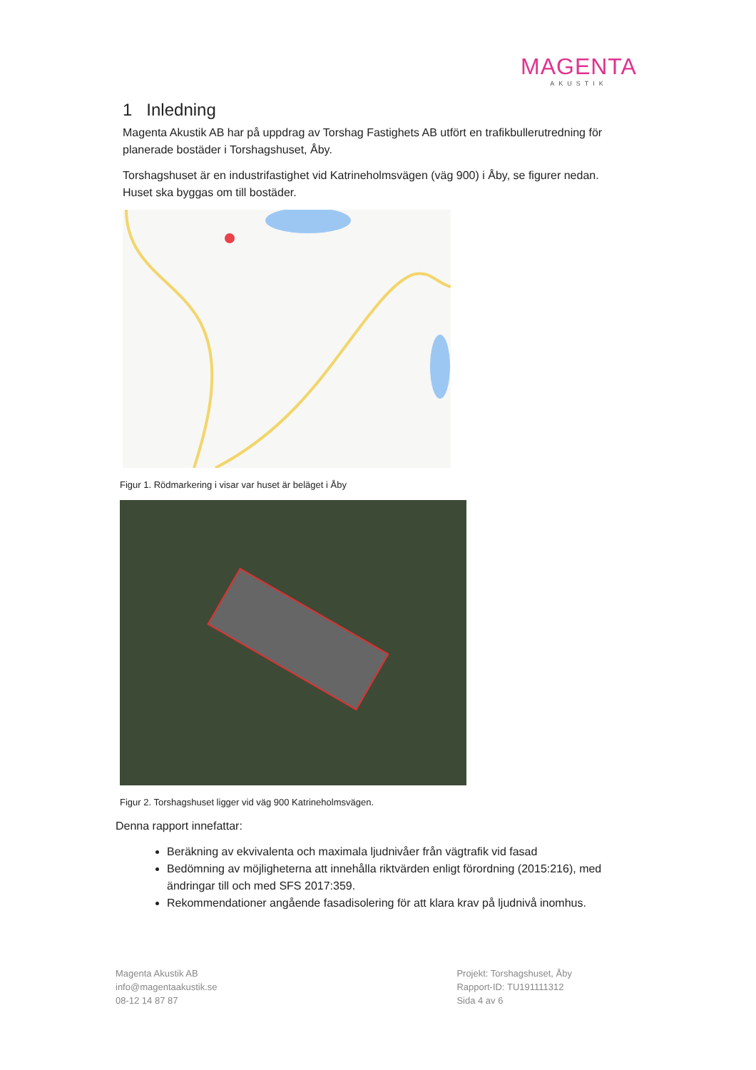MAGENTA
AKUSTIK
1 Inledning
Magenta Akustik AB har på uppdrag av Torshag Fastighets AB utfört en trafikbullerutredning för planerade bostäder i Torshagshuset, Åby.
Torshagshuset är en industrifastighet vid Katrineholmsvägen (väg 900) i Åby, se figurer nedan. Huset ska byggas om till bostäder.
Figur 1. Rödmarkering i visar var huset är beläget i Åby
Figur 2. Torshagshuset ligger vid väg 900 Katrineholmsvägen.
Denna rapport innefattar:
Beräkning av ekvivalenta och maximala ljudnivåer från vägtrafik vid fasad
Bedömning av möjligheterna att innehålla riktvärden enligt förordning (2015:216), med ändringar till och med SFS 2017:359.
Rekommendationer angående fasadisolering för att klara krav på ljudnivå inomhus.
Magenta Akustik AB
info@magentaakustik.se
08-12 14 87 87
Projekt: Torshagshuset, Åby
Rapport-ID: TU191111312
Sida 4 av 6